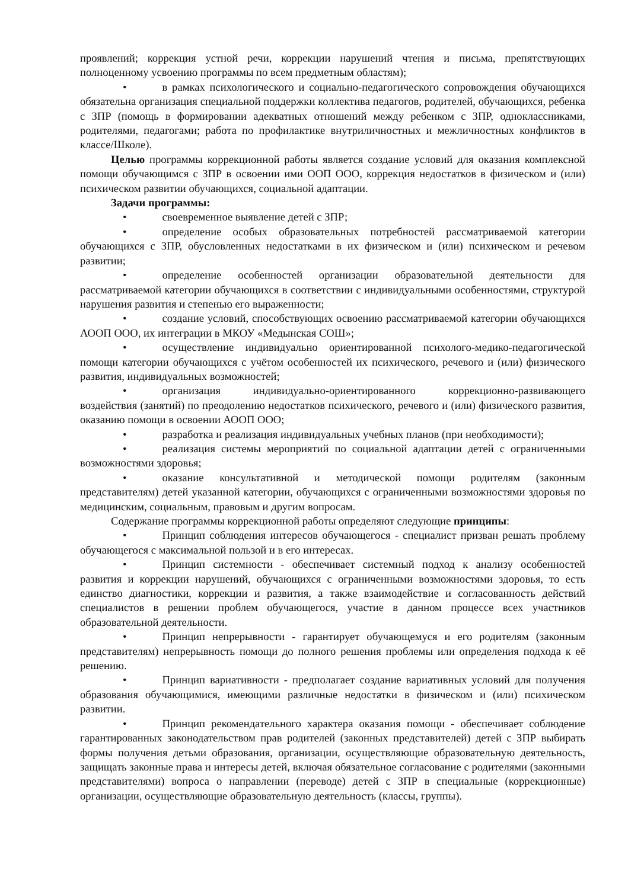проявлений; коррекция устной речи, коррекции нарушений чтения и письма, препятствующих полноценному усвоению программы по всем предметным областям);
• в рамках психологического и социально-педагогического сопровождения обучающихся обязательна организация специальной поддержки коллектива педагогов, родителей, обучающихся, ребенка с ЗПР (помощь в формировании адекватных отношений между ребенком с ЗПР, одноклассниками, родителями, педагогами; работа по профилактике внутриличностных и межличностных конфликтов в классе/Школе).
Целью программы коррекционной работы является создание условий для оказания комплексной помощи обучающимся с ЗПР в освоении ими ООП ООО, коррекция недостатков в физическом и (или) психическом развитии обучающихся, социальной адаптации.
Задачи программы:
• своевременное выявление детей с ЗПР;
• определение особых образовательных потребностей рассматриваемой категории обучающихся с ЗПР, обусловленных недостатками в их физическом и (или) психическом и речевом развитии;
• определение особенностей организации образовательной деятельности для рассматриваемой категории обучающихся в соответствии с индивидуальными особенностями, структурой нарушения развития и степенью его выраженности;
• создание условий, способствующих освоению рассматриваемой категории обучающихся АООП ООО, их интеграции в МКОУ «Медынская СОШ»;
• осуществление индивидуально ориентированной психолого-медико-педагогической помощи категории обучающихся с учётом особенностей их психического, речевого и (или) физического развития, индивидуальных возможностей;
• организация индивидуально-ориентированного коррекционно-развивающего воздействия (занятий) по преодолению недостатков психического, речевого и (или) физического развития, оказанию помощи в освоении АООП ООО;
• разработка и реализация индивидуальных учебных планов (при необходимости);
• реализация системы мероприятий по социальной адаптации детей с ограниченными возможностями здоровья;
• оказание консультативной и методической помощи родителям (законным представителям) детей указанной категории, обучающихся с ограниченными возможностями здоровья по медицинским, социальным, правовым и другим вопросам.
Содержание программы коррекционной работы определяют следующие принципы:
• Принцип соблюдения интересов обучающегося - специалист призван решать проблему обучающегося с максимальной пользой и в его интересах.
• Принцип системности - обеспечивает системный подход к анализу особенностей развития и коррекции нарушений, обучающихся с ограниченными возможностями здоровья, то есть единство диагностики, коррекции и развития, а также взаимодействие и согласованность действий специалистов в решении проблем обучающегося, участие в данном процессе всех участников образовательной деятельности.
• Принцип непрерывности - гарантирует обучающемуся и его родителям (законным представителям) непрерывность помощи до полного решения проблемы или определения подхода к её решению.
• Принцип вариативности - предполагает создание вариативных условий для получения образования обучающимися, имеющими различные недостатки в физическом и (или) психическом развитии.
• Принцип рекомендательного характера оказания помощи - обеспечивает соблюдение гарантированных законодательством прав родителей (законных представителей) детей с ЗПР выбирать формы получения детьми образования, организации, осуществляющие образовательную деятельность, защищать законные права и интересы детей, включая обязательное согласование с родителями (законными представителями) вопроса о направлении (переводе) детей с ЗПР в специальные (коррекционные) организации, осуществляющие образовательную деятельность (классы, группы).